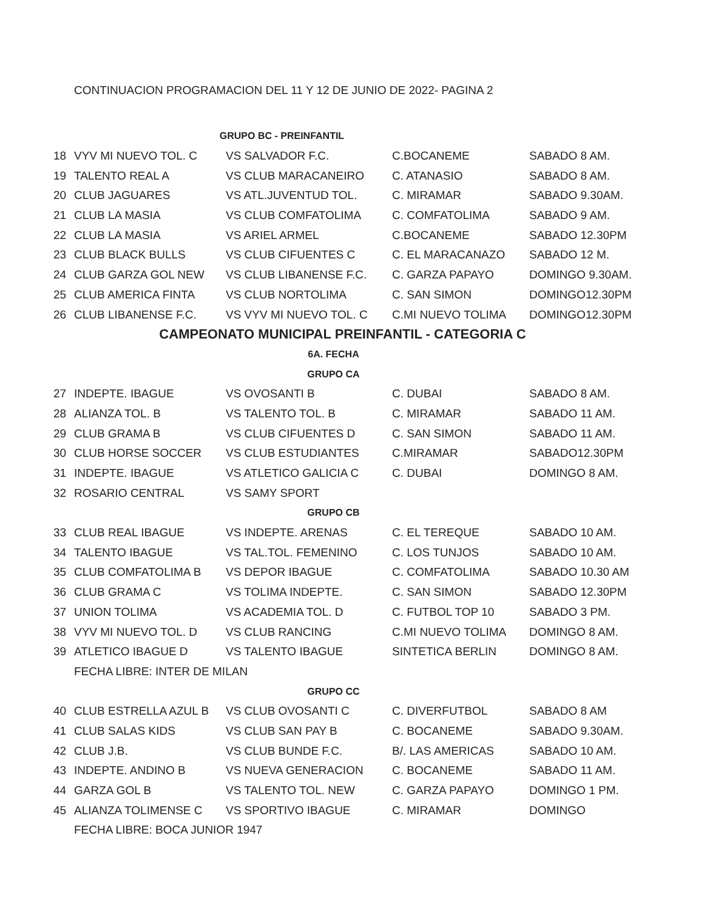CONTINUACION PROGRAMACION DEL 11 Y 12 DE JUNIO DE 2022- PAGINA 2
| GRUPO BC - PREINFANTIL | | | | |
| 18 | VYV MI NUEVO TOL. C | VS SALVADOR F.C. | C.BOCANEME | SABADO 8 AM. |
| 19 | TALENTO REAL A | VS CLUB MARACANEIRO | C. ATANASIO | SABADO 8 AM. |
| 20 | CLUB JAGUARES | VS ATL.JUVENTUD TOL. | C. MIRAMAR | SABADO 9.30AM. |
| 21 | CLUB LA MASIA | VS CLUB COMFATOLIMA | C. COMFATOLIMA | SABADO 9 AM. |
| 22 | CLUB LA MASIA | VS ARIEL ARMEL | C.BOCANEME | SABADO 12.30PM |
| 23 | CLUB BLACK BULLS | VS CLUB CIFUENTES C | C. EL MARACANAZO | SABADO 12 M. |
| 24 | CLUB GARZA GOL NEW | VS CLUB LIBANENSE F.C. | C. GARZA PAPAYO | DOMINGO 9.30AM. |
| 25 | CLUB AMERICA FINTA | VS CLUB NORTOLIMA | C. SAN SIMON | DOMINGO12.30PM |
| 26 | CLUB LIBANENSE F.C. | VS VYV MI NUEVO TOL. C | C.MI NUEVO TOLIMA | DOMINGO12.30PM |
| CAMPEONATO MUNICIPAL PREINFANTIL - CATEGORIA C | | | | |
| 6A. FECHA | | | | |
| GRUPO CA | | | | |
| 27 | INDEPTE. IBAGUE | VS OVOSANTI B | C. DUBAI | SABADO 8 AM. |
| 28 | ALIANZA TOL. B | VS TALENTO TOL. B | C. MIRAMAR | SABADO 11 AM. |
| 29 | CLUB GRAMA B | VS CLUB CIFUENTES D | C. SAN SIMON | SABADO 11 AM. |
| 30 | CLUB HORSE SOCCER | VS CLUB ESTUDIANTES | C.MIRAMAR | SABADO12.30PM |
| 31 | INDEPTE. IBAGUE | VS ATLETICO GALICIA C | C. DUBAI | DOMINGO 8 AM. |
| 32 | ROSARIO CENTRAL | VS SAMY SPORT | | |
| GRUPO CB | | | | |
| 33 | CLUB REAL IBAGUE | VS INDEPTE. ARENAS | C. EL TEREQUE | SABADO 10 AM. |
| 34 | TALENTO IBAGUE | VS TAL.TOL. FEMENINO | C. LOS TUNJOS | SABADO 10 AM. |
| 35 | CLUB COMFATOLIMA B | VS DEPOR IBAGUE | C. COMFATOLIMA | SABADO 10.30 AM |
| 36 | CLUB GRAMA C | VS TOLIMA INDEPTE. | C. SAN SIMON | SABADO 12.30PM |
| 37 | UNION TOLIMA | VS ACADEMIA TOL. D | C. FUTBOL TOP 10 | SABADO 3 PM. |
| 38 | VYV MI NUEVO TOL. D | VS CLUB RANCING | C.MI NUEVO TOLIMA | DOMINGO 8 AM. |
| 39 | ATLETICO IBAGUE D | VS TALENTO IBAGUE | SINTETICA BERLIN | DOMINGO 8 AM. |
| | FECHA LIBRE: INTER DE MILAN | | | |
| GRUPO CC | | | | |
| 40 | CLUB ESTRELLA AZUL B | VS CLUB OVOSANTI C | C. DIVERFUTBOL | SABADO 8 AM |
| 41 | CLUB SALAS KIDS | VS CLUB SAN PAY B | C. BOCANEME | SABADO 9.30AM. |
| 42 | CLUB J.B. | VS CLUB BUNDE F.C. | B/. LAS AMERICAS | SABADO 10 AM. |
| 43 | INDEPTE. ANDINO B | VS NUEVA GENERACION | C. BOCANEME | SABADO 11 AM. |
| 44 | GARZA GOL B | VS TALENTO TOL. NEW | C. GARZA PAPAYO | DOMINGO 1 PM. |
| 45 | ALIANZA TOLIMENSE C | VS SPORTIVO IBAGUE | C. MIRAMAR | DOMINGO |
| | FECHA LIBRE: BOCA JUNIOR 1947 | | | |